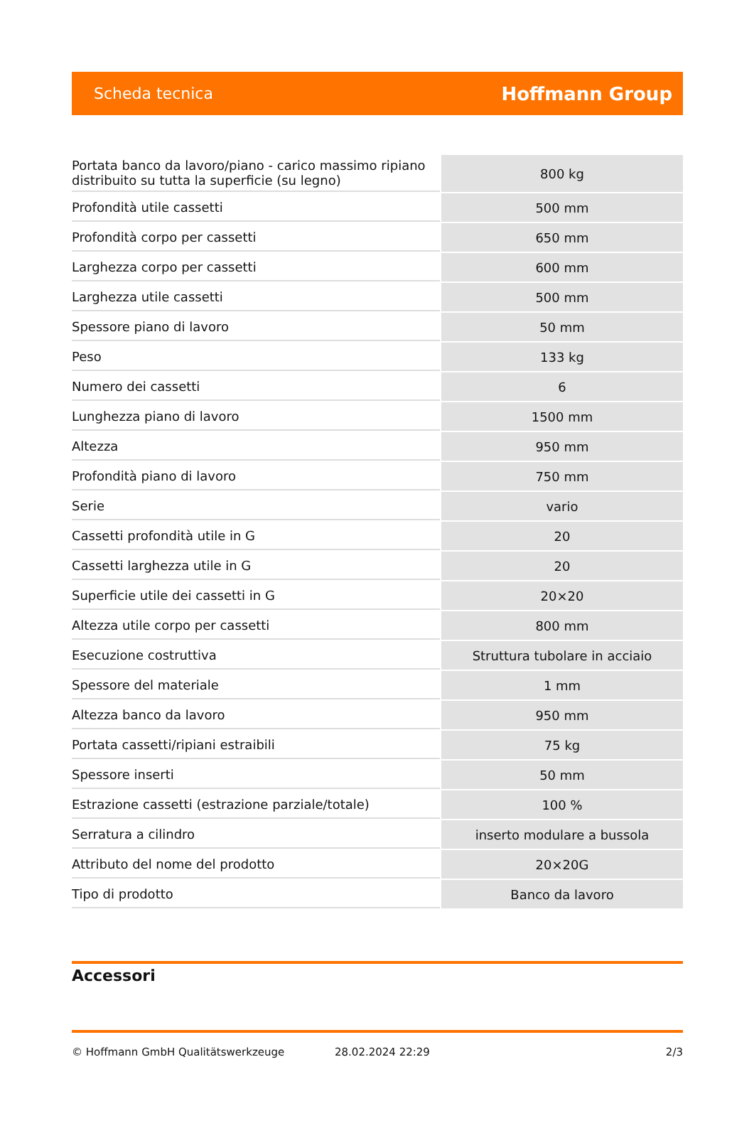Scheda tecnica Hoffmann Group
| Portata banco da lavoro/piano - carico massimo ripiano distribuito su tutta la superficie (su legno) | 800 kg |
| Profondità utile cassetti | 500 mm |
| Profondità corpo per cassetti | 650 mm |
| Larghezza corpo per cassetti | 600 mm |
| Larghezza utile cassetti | 500 mm |
| Spessore piano di lavoro | 50 mm |
| Peso | 133 kg |
| Numero dei cassetti | 6 |
| Lunghezza piano di lavoro | 1500 mm |
| Altezza | 950 mm |
| Profondità piano di lavoro | 750 mm |
| Serie | vario |
| Cassetti profondità utile in G | 20 |
| Cassetti larghezza utile in G | 20 |
| Superficie utile dei cassetti in G | 20×20 |
| Altezza utile corpo per cassetti | 800 mm |
| Esecuzione costruttiva | Struttura tubolare in acciaio |
| Spessore del materiale | 1 mm |
| Altezza banco da lavoro | 950 mm |
| Portata cassetti/ripiani estraibili | 75 kg |
| Spessore inserti | 50 mm |
| Estrazione cassetti (estrazione parziale/totale) | 100 % |
| Serratura a cilindro | inserto modulare a bussola |
| Attributo del nome del prodotto | 20×20G |
| Tipo di prodotto | Banco da lavoro |
Accessori
© Hoffmann GmbH Qualitätswerkzeuge 28.02.2024 22:29 2/3